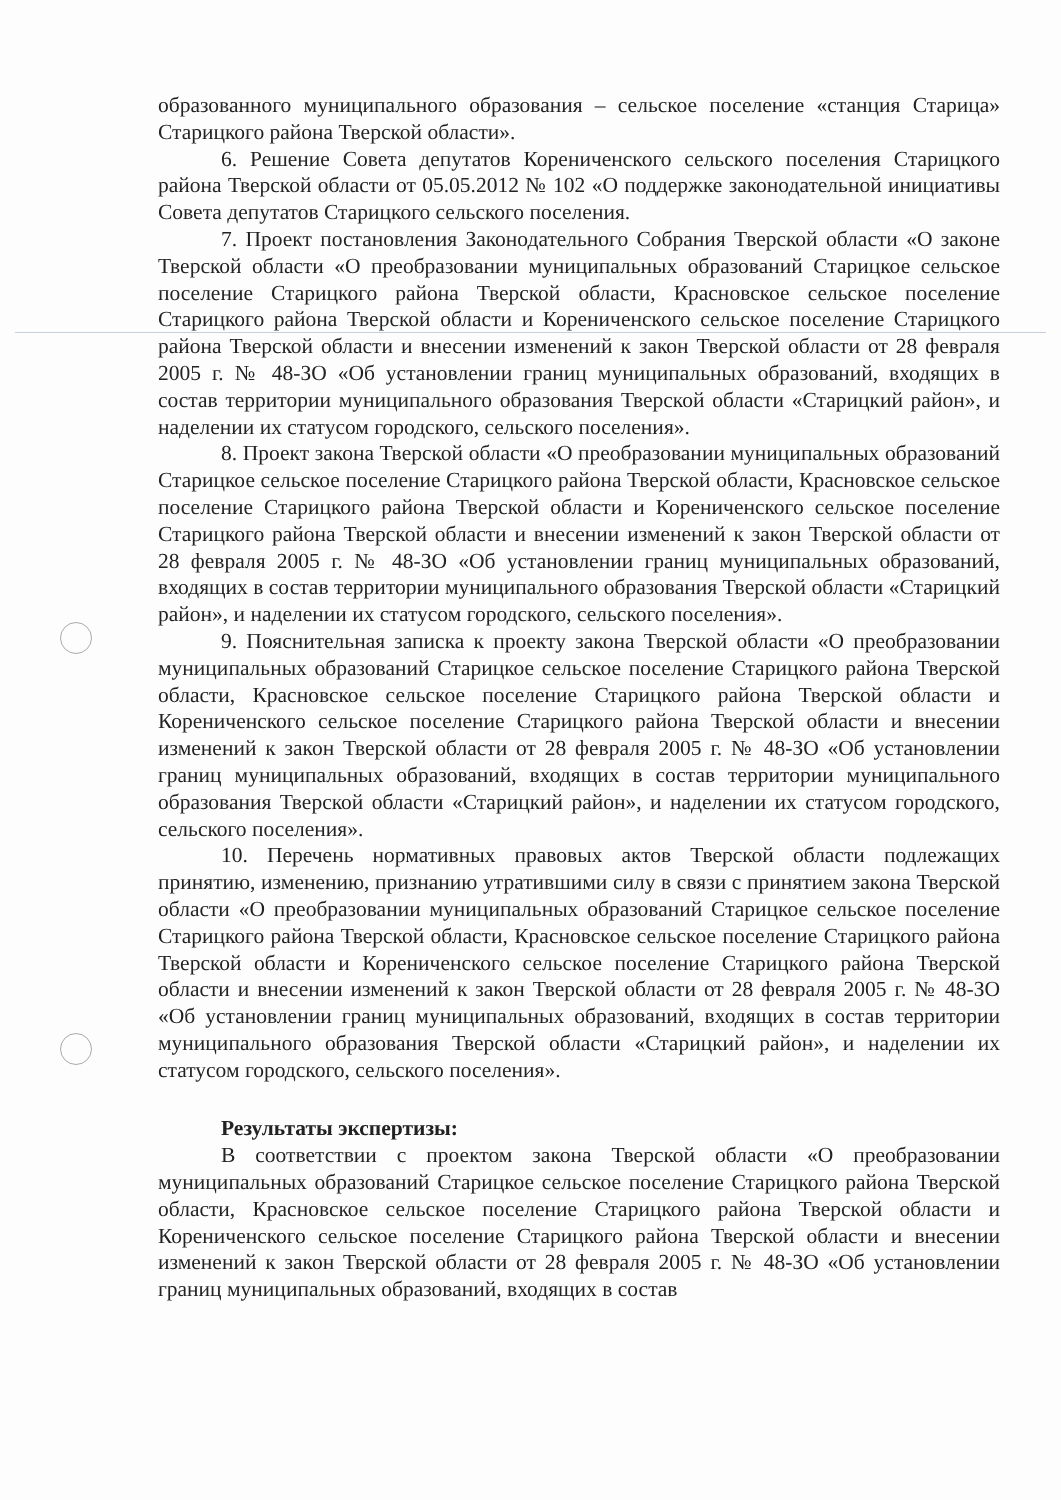образованного муниципального образования – сельское поселение «станция Старица» Старицкого района Тверской области».
6. Решение Совета депутатов Корениченского сельского поселения Старицкого района Тверской области от 05.05.2012 № 102 «О поддержке законодательной инициативы Совета депутатов Старицкого сельского поселения.
7. Проект постановления Законодательного Собрания Тверской области «О законе Тверской области «О преобразовании муниципальных образований Старицкое сельское поселение Старицкого района Тверской области, Красновское сельское поселение Старицкого района Тверской области и Корениченского сельское поселение Старицкого района Тверской области и внесении изменений к закон Тверской области от 28 февраля 2005 г. № 48-ЗО «Об установлении границ муниципальных образований, входящих в состав территории муниципального образования Тверской области «Старицкий район», и наделении их статусом городского, сельского поселения».
8. Проект закона Тверской области «О преобразовании муниципальных образований Старицкое сельское поселение Старицкого района Тверской области, Красновское сельское поселение Старицкого района Тверской области и Корениченского сельское поселение Старицкого района Тверской области и внесении изменений к закон Тверской области от 28 февраля 2005 г. № 48-ЗО «Об установлении границ муниципальных образований, входящих в состав территории муниципального образования Тверской области «Старицкий район», и наделении их статусом городского, сельского поселения».
9. Пояснительная записка к проекту закона Тверской области «О преобразовании муниципальных образований Старицкое сельское поселение Старицкого района Тверской области, Красновское сельское поселение Старицкого района Тверской области и Корениченского сельское поселение Старицкого района Тверской области и внесении изменений к закон Тверской области от 28 февраля 2005 г. № 48-ЗО «Об установлении границ муниципальных образований, входящих в состав территории муниципального образования Тверской области «Старицкий район», и наделении их статусом городского, сельского поселения».
10. Перечень нормативных правовых актов Тверской области подлежащих принятию, изменению, признанию утратившими силу в связи с принятием закона Тверской области «О преобразовании муниципальных образований Старицкое сельское поселение Старицкого района Тверской области, Красновское сельское поселение Старицкого района Тверской области и Корениченского сельское поселение Старицкого района Тверской области и внесении изменений к закон Тверской области от 28 февраля 2005 г. № 48-ЗО «Об установлении границ муниципальных образований, входящих в состав территории муниципального образования Тверской области «Старицкий район», и наделении их статусом городского, сельского поселения».
Результаты экспертизы:
В соответствии с проектом закона Тверской области «О преобразовании муниципальных образований Старицкое сельское поселение Старицкого района Тверской области, Красновское сельское поселение Старицкого района Тверской области и Корениченского сельское поселение Старицкого района Тверской области и внесении изменений к закон Тверской области от 28 февраля 2005 г. № 48-ЗО «Об установлении границ муниципальных образований, входящих в состав